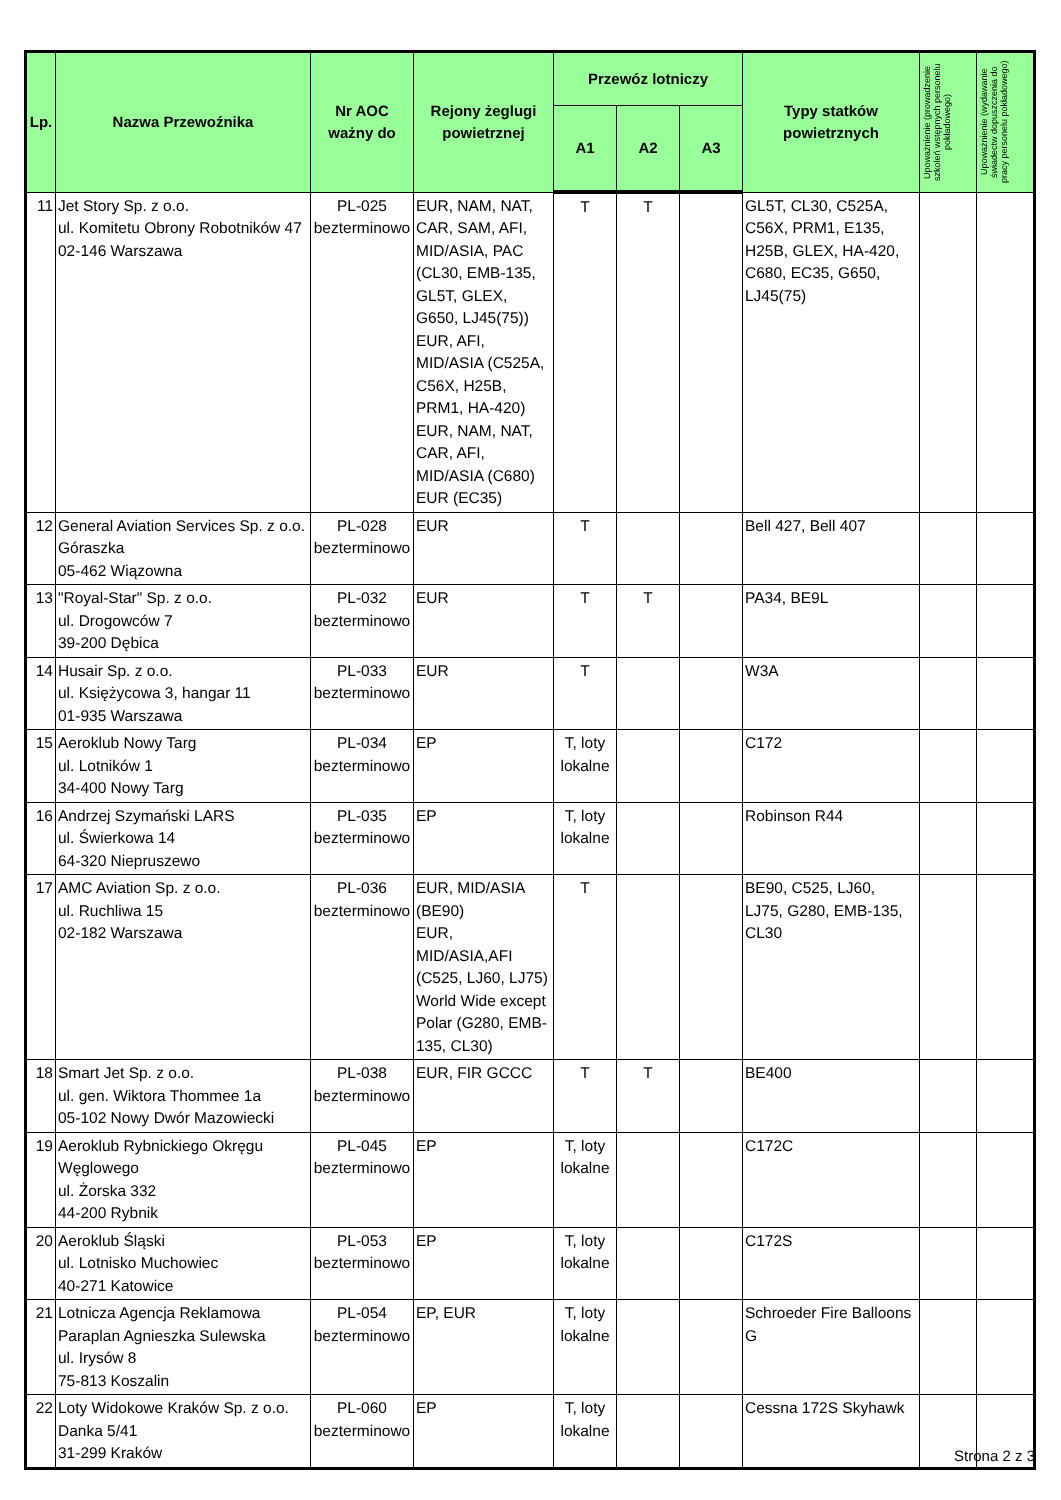| Lp. | Nazwa Przewoźnika | Nr AOC ważny do | Rejony żeglugi powietrznej | Przewóz lotniczy | | | Typy statków powietrznych | Upoważnienie (prowadzenie szkoleń wstępnych personelu pokładowego) | Upoważnienie (wydawanie świadectw dopuszczenia do pracy personelu pokładowego) |
| --- | --- | --- | --- | --- | --- | --- | --- | --- | --- |
| | | | | A1 | A2 | A3 | | | |
| 11 | Jet Story Sp. z o.o. ul. Komitetu Obrony Robotników 47 02-146 Warszawa | PL-025 bezterminowo | EUR, NAM, NAT, CAR, SAM, AFI, MID/ASIA, PAC (CL30, EMB-135, GL5T, GLEX, G650, LJ45(75)) EUR, AFI, MID/ASIA (C525A, C56X, H25B, PRM1, HA-420) EUR, NAM, NAT, CAR, AFI, MID/ASIA (C680) EUR (EC35) | T | T | | GL5T, CL30, C525A, C56X, PRM1, E135, H25B, GLEX, HA-420, C680, EC35, G650, LJ45(75) | | |
| 12 | General Aviation Services Sp. z o.o. Góraszka 05-462 Wiązowna | PL-028 bezterminowo | EUR | T | | | Bell 427, Bell 407 | | |
| 13 | "Royal-Star" Sp. z o.o. ul. Drogowców 7 39-200 Dębica | PL-032 bezterminowo | EUR | T | T | | PA34, BE9L | | |
| 14 | Husair Sp. z o.o. ul. Księżycowa 3, hangar 11 01-935 Warszawa | PL-033 bezterminowo | EUR | T | | | W3A | | |
| 15 | Aeroklub Nowy Targ ul. Lotników 1 34-400 Nowy Targ | PL-034 bezterminowo | EP | T, loty lokalne | | | C172 | | |
| 16 | Andrzej Szymański LARS ul. Świerkowa 14 64-320 Niepruszewo | PL-035 bezterminowo | EP | T, loty lokalne | | | Robinson R44 | | |
| 17 | AMC Aviation Sp. z o.o. ul. Ruchliwa 15 02-182 Warszawa | PL-036 bezterminowo | EUR, MID/ASIA (BE90) EUR, MID/ASIA,AFI (C525, LJ60, LJ75) World Wide except Polar (G280, EMB-135, CL30) | T | | | BE90, C525, LJ60, LJ75, G280, EMB-135, CL30 | | |
| 18 | Smart Jet Sp. z o.o. ul. gen. Wiktora Thommee 1a 05-102 Nowy Dwór Mazowiecki | PL-038 bezterminowo | EUR, FIR GCCC | T | T | | BE400 | | |
| 19 | Aeroklub Rybnickiego Okręgu Węglowego ul. Żorska 332 44-200 Rybnik | PL-045 bezterminowo | EP | T, loty lokalne | | | C172C | | |
| 20 | Aeroklub Śląski ul. Lotnisko Muchowiec 40-271 Katowice | PL-053 bezterminowo | EP | T, loty lokalne | | | C172S | | |
| 21 | Lotnicza Agencja Reklamowa Paraplan Agnieszka Sulewska ul. Irysów 8 75-813 Koszalin | PL-054 bezterminowo | EP, EUR | T, loty lokalne | | | Schroeder Fire Balloons G | | |
| 22 | Loty Widokowe Kraków Sp. z o.o. Danka 5/41 31-299 Kraków | PL-060 bezterminowo | EP | T, loty lokalne | | | Cessna 172S Skyhawk | | |
Strona 2 z 3